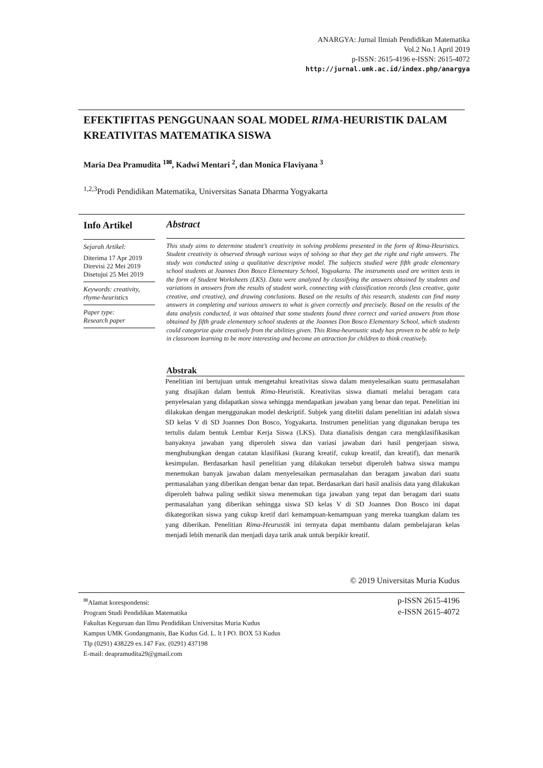ANARGYA: Jurnal Ilmiah Pendidikan Matematika
Vol.2 No.1 April 2019
p-ISSN: 2615-4196 e-ISSN: 2615-4072
http://jurnal.umk.ac.id/index.php/anargya
EFEKTIFITAS PENGGUNAAN SOAL MODEL RIMA-HEURISTIK DALAM KREATIVITAS MATEMATIKA SISWA
Maria Dea Pramudita <sup>1✉</sup>, Kadwi Mentari <sup>2</sup>, dan Monica Flaviyana <sup>3</sup>
<sup>1,2,3</sup>Prodi Pendidikan Matematika, Universitas Sanata Dharma Yogyakarta
Info Artikel
Sejarah Artikel:
Diterima 17 Apr 2019
Direvisi 22 Mei 2019
Disetujui 25 Mei 2019
Keywords: creativity, rhyme-heuristics
Paper type:
Research paper
Abstract
This study aims to determine student’s creativity in solving problems presented in the form of Rima-Heuristics. Student creativity is observed through various ways of solving so that they get the right and right answers. The study was conducted using a qualitative descriptive model. The subjects studied were fifth grade elementary school students at Joannes Don Bosco Elementary School, Yogyakarta. The instruments used are written tests in the form of Student Worksheets (LKS). Data were analyzed by classifying the answers obtained by students and variations in answers from the results of student work, connecting with classification records (less creative, quite creative, and creative), and drawing conclusions. Based on the results of this research, students can find many answers in completing and various answers to what is given correctly and precisely. Based on the results of the data analysis conducted, it was obtained that some students found three correct and varied answers from those obtained by fifth grade elementary school students at the Joannes Don Bosco Elementary School, which students could categorize quite creatively from the abilities given. This Rima-heuroustic study has proven to be able to help in classroom learning to be more interesting and become an attraction for children to think creatively.
Abstrak
Penelitian ini bertujuan untuk mengetahui kreativitas siswa dalam menyelesaikan suatu permasalahan yang disajikan dalam bentuk Rima-Heuristik. Kreativitas siswa diamati melalui beragam cara penyelesaian yang didapatkan siswa sehingga mendapatkan jawaban yang benar dan tepat. Penelitian ini dilakukan dengan menggunakan model deskriptif. Subjek yang diteliti dalam penelitian ini adalah siswa SD kelas V di SD Joannes Don Bosco, Yogyakarta. Instrumen penelitian yang digunakan berupa tes tertulis dalam bentuk Lembar Kerja Siswa (LKS). Data dianalisis dengan cara mengklasifikasikan banyaknya jawaban yang diperoleh siswa dan variasi jawaban dari hasil pengerjaan siswa, menghubungkan dengan catatan klasifikasi (kurang kreatif, cukup kreatif, dan kreatif), dan menarik kesimpulan. Berdasarkan hasil penelitian yang dilakukan tersebut diperoleh bahwa siswa mampu menemukan banyak jawaban dalam menyelesaikan permasalahan dan beragam jawaban dari suatu permasalahan yang diberikan dengan benar dan tepat. Berdasarkan dari hasil analisis data yang dilakukan diperoleh bahwa paling sedikit siswa menemukan tiga jawaban yang tepat dan beragam dari suatu permasalahan yang diberikan sehingga siswa SD kelas V di SD Joannes Don Bosco ini dapat dikategorikan siswa yang cukup kretif dari kemampuan-kemampuan yang mereka tuangkan dalam tes yang diberikan. Penelitian Rima-Heurustik ini ternyata dapat membantu dalam pembelajaran kelas menjadi lebih menarik dan menjadi daya tarik anak untuk berpikir kreatif.
© 2019 Universitas Muria Kudus
<sup>✉</sup>Alamat korespondensi:
Program Studi Pendidikan Matematika
Fakultas Keguruan dan Ilmu Pendidikan Universitas Muria Kudus
Kampus UMK Gondangmanis, Bae Kudus Gd. L. lt I PO. BOX 53 Kudus
Tlp (0291) 438229 ex.147 Fax. (0291) 437198
E-mail: deapramudita29@gmail.com
p-ISSN 2615-4196
e-ISSN 2615-4072